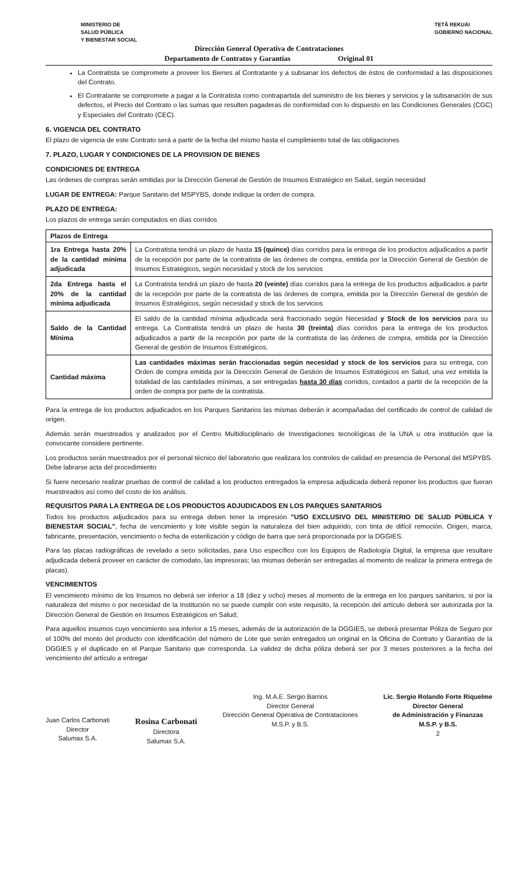MINISTERIO DE
SALUD PÚBLICA
Y BIENESTAR SOCIAL
TETÃ REKUÁI
GOBIERNO NACIONAL
Dirección General Operativa de Contrataciones
Departamento de Contratos y Garantías Original 01
La Contratista se compromete a proveer los Bienes al Contratante y a subsanar los defectos de éstos de conformidad a las disposiciones del Contrato.
El Contratante se compromete a pagar a la Contratista como contrapartida del suministro de los bienes y servicios y la subsanación de sus defectos, el Precio del Contrato o las sumas que resulten pagaderas de conformidad con lo dispuesto en las Condiciones Generales (CGC) y Especiales del Contrato (CEC).
6. VIGENCIA DEL CONTRATO
El plazo de vigencia de este Contrato será a partir de la fecha del mismo hasta el cumplimiento total de las obligaciones
7. PLAZO, LUGAR Y CONDICIONES DE LA PROVISION DE BIENES
CONDICIONES DE ENTREGA
Las órdenes de compras serán emitidas por la Dirección General de Gestión de Insumos Estratégico en Salud, según necesidad
LUGAR DE ENTREGA: Parque Sanitario del MSPYBS, donde indique la orden de compra.
PLAZO DE ENTREGA:
Los plazos de entrega serán computados en días corridos
| Plazos de Entrega | |
| --- | --- |
| 1ra Entrega hasta 20% de la cantidad mínima adjudicada | La Contratista tendrá un plazo de hasta 15 (quince) días corridos para la entrega de los productos adjudicados a partir de la recepción por parte de la contratista de las órdenes de compra, emitida por la Dirección General de Gestión de Insumos Estratégicos, según necesidad y stock de los servicios |
| 2da Entrega hasta el 20% de la cantidad mínima adjudicada | La Contratista tendrá un plazo de hasta 20 (veinte) días corridos para la entrega de los productos adjudicados a partir de la recepción por parte de la contratista de las órdenes de compra, emitida por la Dirección General de gestión de Insumos Estratégicos, según necesidad y stock de los servicios |
| Saldo de la Cantidad Mínima | El saldo de la cantidad mínima adjudicada será fraccionado según Necesidad y Stock de los servicios para su entrega. La Contratista tendrá un plazo de hasta 30 (treinta) días corridos para la entrega de los productos adjudicados a partir de la recepción por parte de la contratista de las órdenes de compra, emitida por la Dirección General de gestión de Insumos Estratégicos. |
| Cantidad máxima | Las cantidades máximas serán fraccionadas según necesidad y stock de los servicios para su entrega, con Orden de compra emitida por la Dirección General de Gestión de Insumos Estratégicos en Salud, una vez emitida la totalidad de las cantidades mínimas, a ser entregadas hasta 30 días corridos, contados a partir de la recepción de la orden de compra por parte de la contratista. |
Para la entrega de los productos adjudicados en los Parques Sanitarios las mismas deberán ir acompañadas del certificado de control de calidad de origen.
Además serán muestreados y analizados por el Centro Multidisciplinario de Investigaciones tecnológicas de la UNA u otra institución que la convocante considere pertinente.
Los productos serán muestreados por el personal técnico del laboratorio que realizara los controles de calidad en presencia de Personal del MSPYBS. Debe labrarse acta del procedimiento
Si fuere necesario realizar pruebas de control de calidad a los productos entregados la empresa adjudicada deberá reponer los productos que fueran muestreados así como del costo de los análisis.
REQUISITOS PARA LA ENTREGA DE LOS PRODUCTOS ADJUDICADOS EN LOS PARQUES SANITARIOS
Todos los productos adjudicados para su entrega deben tener la impresión "USO EXCLUSIVO DEL MINISTERIO DE SALUD PÚBLICA Y BIENESTAR SOCIAL", fecha de vencimiento y lote visible según la naturaleza del bien adquirido, con tinta de difícil remoción. Origen, marca, fabricante, presentación, vencimiento o fecha de esterilización y código de barra que será proporcionada por la DGGIES.
Para las placas radiográficas de revelado a seco solicitadas, para Uso específico con los Equipos de Radiología Digital, la empresa que resultare adjudicada deberá proveer en carácter de comodato, las impresoras; las mismas deberán ser entregadas al momento de realizar la primera entrega de placas).
VENCIMIENTOS
El vencimiento mínimo de los Insumos no deberá ser inferior a 18 (diez y ocho) meses al momento de la entrega en los parques sanitarios, si por la naturaleza del mismo o por necesidad de la Institución no se puede cumplir con este requisito, la recepción del artículo deberá ser autorizada por la Dirección General de Gestión en Insumos Estratégicos en Salud;
Para aquellos insumos cuyo vencimiento sea inferior a 15 meses, además de la autorización de la DGGIES, se deberá presentar Póliza de Seguro por el 100% del monto del producto con identificación del número de Lote que serán entregados un original en la Oficina de Contrato y Garantías de la DGGIES y el duplicado en el Parque Sanitario que corresponda. La validez de dicha póliza deberá ser por 3 meses posteriores a la fecha del vencimiento del artículo a entregar
Juan Carlos Carbonati
Director
Salumax S.A.
Rosina Carbonati
Directora
Salumax S.A.
Ing. M.A.E. Sergio Barrios
Director General
Dirección General Operativa de Contrataciones
M.S.P. y B.S.
Lic. Sergio Rolando Forte Riquelme
Director General
de Administración y Finanzas
M.S.P. y B.S.
2